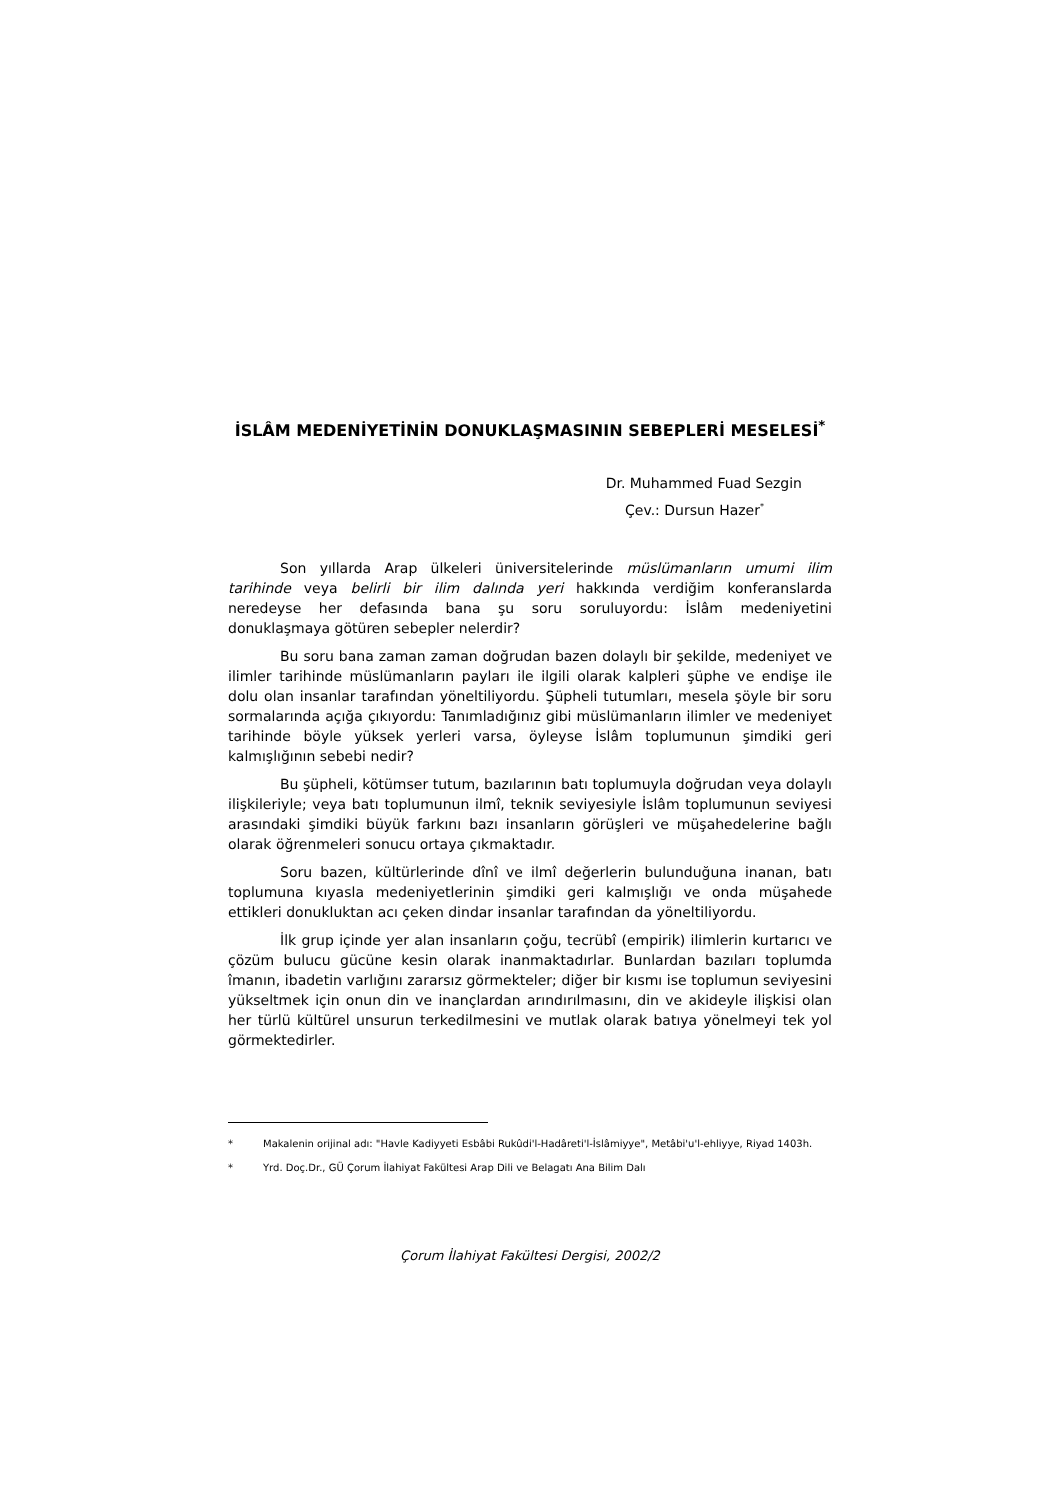İSLÂM MEDENİYETİNİN DONUKLAŞMASININ SEBEPLERİ MESELESİ<sup>*</sup>
Dr. Muhammed Fuad Sezgin
Çev.: Dursun Hazer<sup>*</sup>
Son yıllarda Arap ülkeleri üniversitelerinde müslümanların umumi ilim tarihinde veya belirli bir ilim dalında yeri hakkında verdiğim konferanslarda neredeyse her defasında bana şu soru soruluyordu: İslâm medeniyetini donuklaşmaya götüren sebepler nelerdir?
Bu soru bana zaman zaman doğrudan bazen dolaylı bir şekilde, medeniyet ve ilimler tarihinde müslümanların payları ile ilgili olarak kalpleri şüphe ve endişe ile dolu olan insanlar tarafından yöneltiliyordu. Şüpheli tutumları, mesela şöyle bir soru sormalarında açığa çıkıyordu: Tanımladığınız gibi müslümanların ilimler ve medeniyet tarihinde böyle yüksek yerleri varsa, öyleyse İslâm toplumunun şimdiki geri kalmışlığının sebebi nedir?
Bu şüpheli, kötümser tutum, bazılarının batı toplumuyla doğrudan veya dolaylı ilişkileriyle; veya batı toplumunun ilmî, teknik seviyesiyle İslâm toplumunun seviyesi arasındaki şimdiki büyük farkını bazı insanların görüşleri ve müşahedelerine bağlı olarak öğrenmeleri sonucu ortaya çıkmaktadır.
Soru bazen, kültürlerinde dînî ve ilmî değerlerin bulunduğuna inanan, batı toplumuna kıyasla medeniyetlerinin şimdiki geri kalmışlığı ve onda müşahede ettikleri donukluktan acı çeken dindar insanlar tarafından da yöneltiliyordu.
İlk grup içinde yer alan insanların çoğu, tecrübî (empirik) ilimlerin kurtarıcı ve çözüm bulucu gücüne kesin olarak inanmaktadırlar. Bunlardan bazıları toplumda îmanın, ibadetin varlığını zararsız görmekteler; diğer bir kısmı ise toplumun seviyesini yükseltmek için onun din ve inançlardan arındırılmasını, din ve akideyle ilişkisi olan her türlü kültürel unsurun terkedilmesini ve mutlak olarak batıya yönelmeyi tek yol görmektedirler.
* Makalenin orijinal adı: "Havle Kadiyyeti Esbâbi Rukûdi'l-Hadâreti'l-İslâmiyye", Metâbi'u'l-ehliyye, Riyad 1403h.
* Yrd. Doç.Dr., GÜ Çorum İlahiyat Fakültesi Arap Dili ve Belagatı Ana Bilim Dalı
Çorum İlahiyat Fakültesi Dergisi, 2002/2